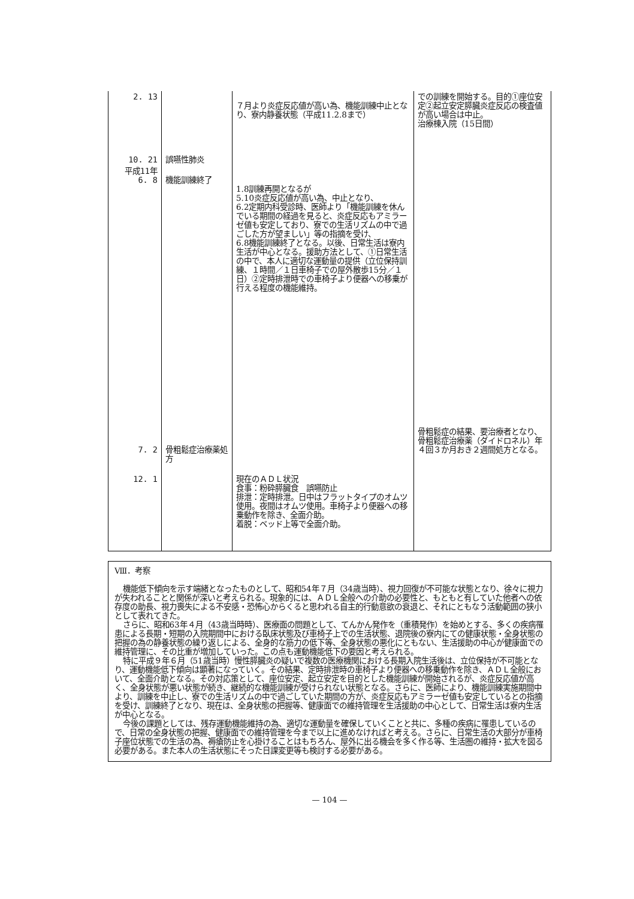| 2. 13 10. 21 | 誤嚥性肺炎 | ７月より炎症反応値が高い為、機能訓練中止となり、寮内静養状態（平成11.2.8まで） | での訓練を開始する。目的①座位安定②起立安定膵臓炎症反応の検査値が高い場合は中止。 治療棟入院（15日間） |
| 平成11年 6. 8 7. 2 | 機能訓練終了 骨粗鬆症治療薬処方 | 1.8訓練再開となるが 5.10炎症反応値が高い為、中止となり、 6.2定期内科受診時、医師より「機能訓練を休んでいる期間の経過を見ると、炎症反応もアミラーゼ値も安定しており、寮での生活リズムの中で過ごした方が望ましい」等の指摘を受け、 6.8機能訓練終了となる。以後、日常生活は寮内生活が中心となる。援助方法として、①日常生活の中で、本人に適切な運動量の提供（立位保持訓練、１時間／１日車椅子での屋外散歩15分／１日）②定時排泄時での車椅子より便器への移乗が行える程度の機能維持。 | 骨粗鬆症の結果、要治療者となり、骨粗鬆症治療薬（ダイドロネル）年４回３か月おき２週間処方となる。 |
| 12. 1 | | 現在のＡＤＬ状況 食事：粉砕膵臓食 誤嚥防止 排泄：定時排泄。日中はフラットタイプのオムツ使用。夜間はオムツ使用。車椅子より便器への移乗動作を除き、全面介助。 着脱：ベッド上等で全面介助。 | |
Ⅷ．考察
機能低下傾向を示す端緒となったものとして、昭和54年７月（34歳当時）、視力回復が不可能な状態となり、徐々に視力が失われることと関係が深いと考えられる。現象的には、ＡＤＬ全般への介助の必要性と、もともと有していた他者への依存度の助長、視力喪失による不安感・恐怖心からくると思われる自主的行動意欲の衰退と、それにともなう活動範囲の狭小として表れてきた。
さらに、昭和63年４月（43歳当時時）、医療面の問題として、てんかん発作を（重積発作）を始めとする、多くの疾病罹患による長期・短期の入院期間中における臥床状態及び車椅子上での生活状態、退院後の寮内にての健康状態・全身状態の把握の為の静養状態の繰り返しによる、全身的な筋力の低下等、全身状態の悪化にともない、生活援助の中心が健康面での維持管理に、その比重が増加していった。この点も運動機能低下の要因と考えられる。
特に平成９年６月（51歳当時）慢性膵臓炎の疑いで複数の医療機関における長期入院生活後は、立位保持が不可能となり、運動機能低下傾向は顕著になっていく。その結果、定時排泄時の車椅子より便器への移乗動作を除き、ＡＤＬ全般において、全面介助となる。その対応策として、座位安定、起立安定を目的とした機能訓練が開始されるが、炎症反応値が高く、全身状態が悪い状態が続き、継続的な機能訓練が受けられない状態となる。さらに、医師により、機能訓練実施期間中より、訓練を中止し、寮での生活リズムの中で過ごしていた期間の方が、炎症反応もアミラーゼ値も安定しているとの指摘を受け、訓練終了となり、現在は、全身状態の把握等、健康面での維持管理を生活援助の中心として、日常生活は寮内生活が中心となる。
今後の課題としては、残存運動機能維持の為、適切な運動量を確保していくことと共に、多種の疾病に罹患しているので、日常の全身状態の把握、健康面での維持管理を今まで以上に進めなければと考える。さらに、日常生活の大部分が車椅子座位状態での生活の為、褥瘡防止を心掛けることはもちろん、屋外に出る機会を多く作る等、生活圏の維持・拡大を図る必要がある。また本人の生活状態にそった日課変更等も検討する必要がある。
— 104 —